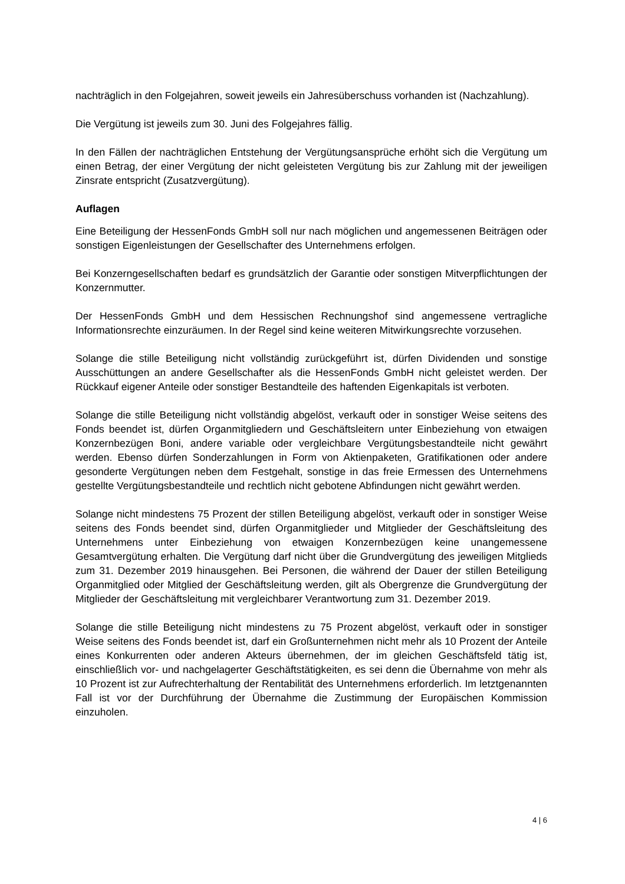nachträglich in den Folgejahren, soweit jeweils ein Jahresüberschuss vorhanden ist (Nachzahlung).
Die Vergütung ist jeweils zum 30. Juni des Folgejahres fällig.
In den Fällen der nachträglichen Entstehung der Vergütungsansprüche erhöht sich die Vergütung um einen Betrag, der einer Vergütung der nicht geleisteten Vergütung bis zur Zahlung mit der jeweiligen Zinsrate entspricht (Zusatzvergütung).
Auflagen
Eine Beteiligung der HessenFonds GmbH soll nur nach möglichen und angemessenen Beiträgen oder sonstigen Eigenleistungen der Gesellschafter des Unternehmens erfolgen.
Bei Konzerngesellschaften bedarf es grundsätzlich der Garantie oder sonstigen Mitverpflichtungen der Konzernmutter.
Der HessenFonds GmbH und dem Hessischen Rechnungshof sind angemessene vertragliche Informationsrechte einzuräumen. In der Regel sind keine weiteren Mitwirkungsrechte vorzusehen.
Solange die stille Beteiligung nicht vollständig zurückgeführt ist, dürfen Dividenden und sonstige Ausschüttungen an andere Gesellschafter als die HessenFonds GmbH nicht geleistet werden. Der Rückkauf eigener Anteile oder sonstiger Bestandteile des haftenden Eigenkapitals ist verboten.
Solange die stille Beteiligung nicht vollständig abgelöst, verkauft oder in sonstiger Weise seitens des Fonds beendet ist, dürfen Organmitgliedern und Geschäftsleitern unter Einbeziehung von etwaigen Konzernbezügen Boni, andere variable oder vergleichbare Vergütungsbestandteile nicht gewährt werden. Ebenso dürfen Sonderzahlungen in Form von Aktienpaketen, Gratifikationen oder andere gesonderte Vergütungen neben dem Festgehalt, sonstige in das freie Ermessen des Unternehmens gestellte Vergütungsbestandteile und rechtlich nicht gebotene Abfindungen nicht gewährt werden.
Solange nicht mindestens 75 Prozent der stillen Beteiligung abgelöst, verkauft oder in sonstiger Weise seitens des Fonds beendet sind, dürfen Organmitglieder und Mitglieder der Geschäftsleitung des Unternehmens unter Einbeziehung von etwaigen Konzernbezügen keine unangemessene Gesamtvergütung erhalten. Die Vergütung darf nicht über die Grundvergütung des jeweiligen Mitglieds zum 31. Dezember 2019 hinausgehen. Bei Personen, die während der Dauer der stillen Beteiligung Organmitglied oder Mitglied der Geschäftsleitung werden, gilt als Obergrenze die Grundvergütung der Mitglieder der Geschäftsleitung mit vergleichbarer Verantwortung zum 31. Dezember 2019.
Solange die stille Beteiligung nicht mindestens zu 75 Prozent abgelöst, verkauft oder in sonstiger Weise seitens des Fonds beendet ist, darf ein Großunternehmen nicht mehr als 10 Prozent der Anteile eines Konkurrenten oder anderen Akteurs übernehmen, der im gleichen Geschäftsfeld tätig ist, einschließlich vor- und nachgelagerter Geschäftstätigkeiten, es sei denn die Übernahme von mehr als 10 Prozent ist zur Aufrechterhaltung der Rentabilität des Unternehmens erforderlich. Im letztgenannten Fall ist vor der Durchführung der Übernahme die Zustimmung der Europäischen Kommission einzuholen.
4 | 6